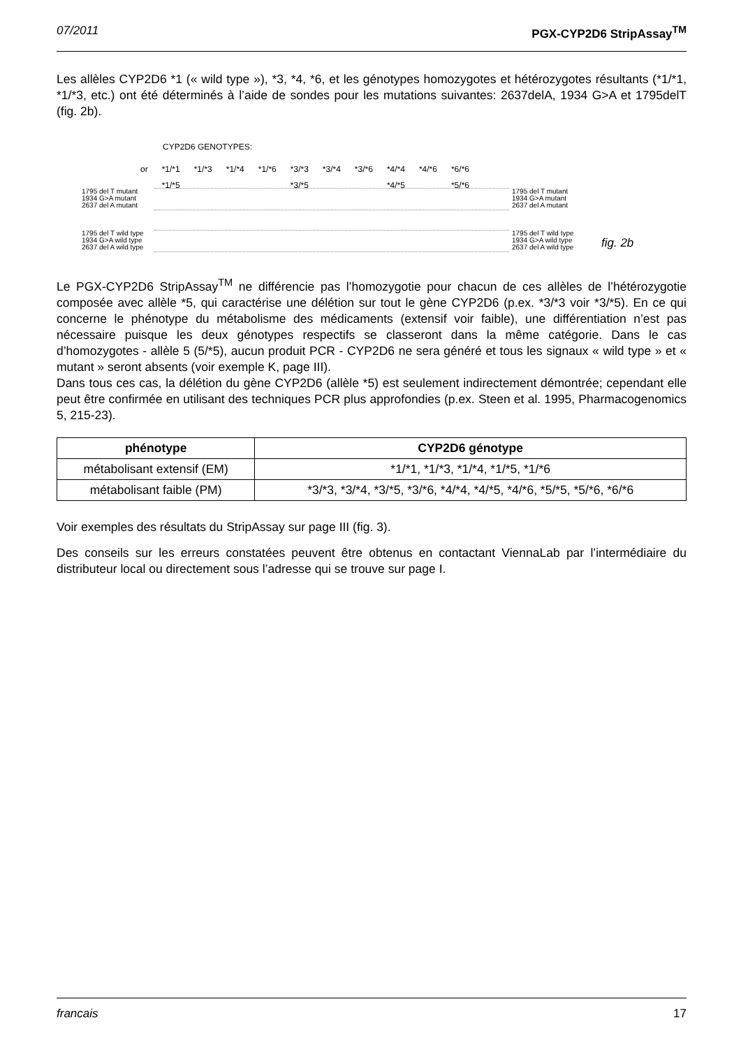07/2011 PGX-CYP2D6 StripAssay<sup>TM</sup>
Les allèles CYP2D6 *1 (« wild type »), *3, *4, *6, et les génotypes homozygotes et hétérozygotes résultants (*1/*1, *1/*3, etc.) ont été déterminés à l’aide de sondes pour les mutations suivantes: 2637delA, 1934 G>A et 1795delT (fig. 2b).
CYP2D6 GENOTYPES:
or *1/*1
*1/*5 *1/*3 *1/*4 *1/*6 *3/*3
*3/*5 *3/*4 *3/*6 *4/*4
*4/*5 *4/*6 *6/*6
*5/*6
1795 del T mutant
1934 G>A mutant
2637 del A mutant
1795 del T wild type
1934 G>A wild type
2637 del A wild type
1795 del T mutant
1934 G>A mutant
2637 del A mutant
1795 del T wild type
1934 G>A wild type
2637 del A wild type
fig. 2b
Le PGX-CYP2D6 StripAssay<sup>TM</sup> ne différencie pas l’homozygotie pour chacun de ces allèles de l’hétérozygotie composée avec allèle *5, qui caractérise une délétion sur tout le gène CYP2D6 (p.ex. *3/*3 voir *3/*5). En ce qui concerne le phénotype du métabolisme des médicaments (extensif voir faible), une différentiation n’est pas nécessaire puisque les deux génotypes respectifs se classeront dans la même catégorie. Dans le cas d’homozygotes - allèle 5 (5/*5), aucun produit PCR - CYP2D6 ne sera généré et tous les signaux « wild type » et « mutant » seront absents (voir exemple K, page III).
Dans tous ces cas, la délétion du gène CYP2D6 (allèle *5) est seulement indirectement démontrée; cependant elle peut être confirmée en utilisant des techniques PCR plus approfondies (p.ex. Steen et al. 1995, Pharmacogenomics 5, 215-23).
| phénotype | CYP2D6 génotype |
| --- | --- |
| métabolisant extensif (EM) | *1/*1, *1/*3, *1/*4, *1/*5, *1/*6 |
| métabolisant faible (PM) | *3/*3, *3/*4, *3/*5, *3/*6, *4/*4, *4/*5, *4/*6, *5/*5, *5/*6, *6/*6 |
Voir exemples des résultats du StripAssay sur page III (fig. 3).
Des conseils sur les erreurs constatées peuvent être obtenus en contactant ViennaLab par l’intermédiaire du distributeur local ou directement sous l’adresse qui se trouve sur page I.
francais 17